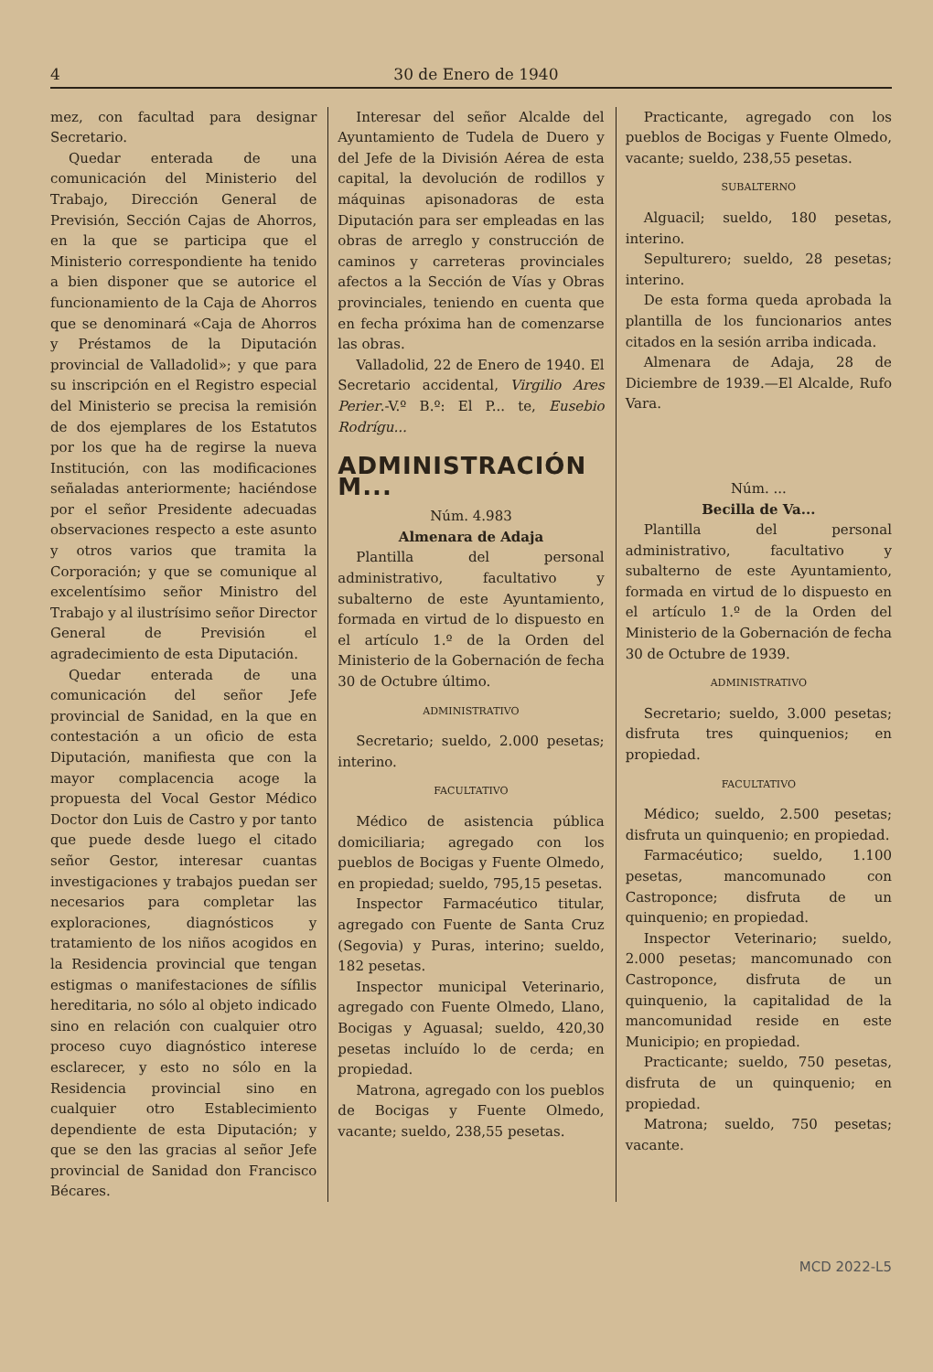4 30 de Enero de 1940
mez, con facultad para designar Secretario.
Quedar enterada de una comunicación del Ministerio del Trabajo, Dirección General de Previsión, Sección Cajas de Ahorros, en la que se participa que el Ministerio correspondiente ha tenido a bien disponer que se autorice el funcionamiento de la Caja de Ahorros que se denominará «Caja de Ahorros y Préstamos de la Diputación provincial de Valladolid»; y que para su inscripción en el Registro especial del Ministerio se precisa la remisión de dos ejemplares de los Estatutos por los que ha de regirse la nueva Institución, con las modificaciones señaladas anteriormente; haciéndose por el señor Presidente adecuadas observaciones respecto a este asunto y otros varios que tramita la Corporación; y que se comunique al excelentísimo señor Ministro del Trabajo y al ilustrísimo señor Director General de Previsión el agradecimiento de esta Diputación.
Quedar enterada de una comunicación del señor Jefe provincial de Sanidad, en la que en contestación a un oficio de esta Diputación, manifiesta que con la mayor complacencia acoge la propuesta del Vocal Gestor Médico Doctor don Luis de Castro y por tanto que puede desde luego el citado señor Gestor, interesar cuantas investigaciones y trabajos puedan ser necesarios para completar las exploraciones, diagnósticos y tratamiento de los niños acogidos en la Residencia provincial que tengan estigmas o manifestaciones de sífilis hereditaria, no sólo al objeto indicado sino en relación con cualquier otro proceso cuyo diagnóstico interese esclarecer, y esto no sólo en la Residencia provincial sino en cualquier otro Establecimiento dependiente de esta Diputación; y que se den las gracias al señor Jefe provincial de Sanidad don Francisco Bécares.
Interesar del señor Alcalde del Ayuntamiento de Tudela de Duero y del Jefe de la División Aérea de esta capital, la devolución de rodillos y máquinas apisonadoras de esta Diputación para ser empleadas en las obras de arreglo y construcción de caminos y carreteras provinciales afectos a la Sección de Vías y Obras provinciales, teniendo en cuenta que en fecha próxima han de comenzarse las obras.
Valladolid, 22 de Enero de 1940. El Secretario accidental, Virgilio Ares Perier.-V.º B.º: El P... te, Eusebio Rodrígu...
ADMINISTRACIÓN M...
Núm. 4.983
Almenara de Adaja
Plantilla del personal administrativo, facultativo y subalterno de este Ayuntamiento, formada en virtud de lo dispuesto en el artículo 1.º de la Orden del Ministerio de la Gobernación de fecha 30 de Octubre último.
ADMINISTRATIVO
Secretario; sueldo, 2.000 pesetas; interino.
FACULTATIVO
Médico de asistencia pública domiciliaria; agregado con los pueblos de Bocigas y Fuente Olmedo, en propiedad; sueldo, 795,15 pesetas.
Inspector Farmacéutico titular, agregado con Fuente de Santa Cruz (Segovia) y Puras, interino; sueldo, 182 pesetas.
Inspector municipal Veterinario, agregado con Fuente Olmedo, Llano, Bocigas y Aguasal; sueldo, 420,30 pesetas incluído lo de cerda; en propiedad.
Matrona, agregado con los pueblos de Bocigas y Fuente Olmedo, vacante; sueldo, 238,55 pesetas.
Practicante, agregado con los pueblos de Bocigas y Fuente Olmedo, vacante; sueldo, 238,55 pesetas.
SUBALTERNO
Alguacil; sueldo, 180 pesetas, interino.
Sepulturero; sueldo, 28 pesetas; interino.
De esta forma queda aprobada la plantilla de los funcionarios antes citados en la sesión arriba indicada.
Almenara de Adaja, 28 de Diciembre de 1939.—El Alcalde, Rufo Vara.
Núm. ...
Becilla de Va...
Plantilla del personal administrativo, facultativo y subalterno de este Ayuntamiento, formada en virtud de lo dispuesto en el artículo 1.º de la Orden del Ministerio de la Gobernación de fecha 30 de Octubre de 1939.
ADMINISTRATIVO
Secretario; sueldo, 3.000 pesetas; disfruta tres quinquenios; en propiedad.
FACULTATIVO
Médico; sueldo, 2.500 pesetas; disfruta un quinquenio; en propiedad.
Farmacéutico; sueldo, 1.100 pesetas, mancomunado con Castroponce; disfruta de un quinquenio; en propiedad.
Inspector Veterinario; sueldo, 2.000 pesetas; mancomunado con Castroponce, disfruta de un quinquenio, la capitalidad de la mancomunidad reside en este Municipio; en propiedad.
Practicante; sueldo, 750 pesetas, disfruta de un quinquenio; en propiedad.
Matrona; sueldo, 750 pesetas; vacante.
MCD 2022-L5